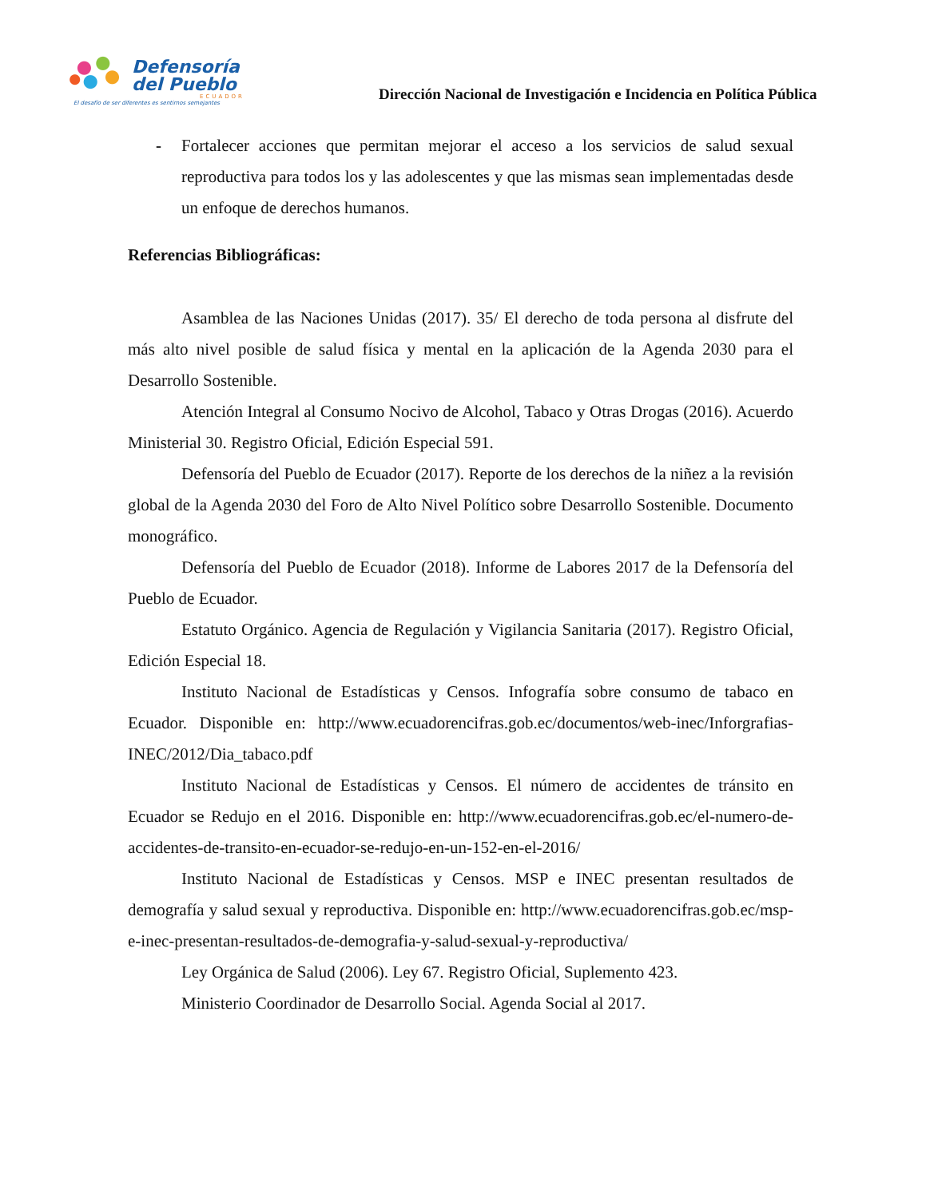Defensoría
del Pueblo
ECUADOR
El desafío de ser diferentes es sentirnos semejantes
Dirección Nacional de Investigación e Incidencia en Política Pública
- Fortalecer acciones que permitan mejorar el acceso a los servicios de salud sexual reproductiva para todos los y las adolescentes y que las mismas sean implementadas desde un enfoque de derechos humanos.
Referencias Bibliográficas:
Asamblea de las Naciones Unidas (2017). 35/ El derecho de toda persona al disfrute del más alto nivel posible de salud física y mental en la aplicación de la Agenda 2030 para el Desarrollo Sostenible.
Atención Integral al Consumo Nocivo de Alcohol, Tabaco y Otras Drogas (2016). Acuerdo Ministerial 30. Registro Oficial, Edición Especial 591.
Defensoría del Pueblo de Ecuador (2017). Reporte de los derechos de la niñez a la revisión global de la Agenda 2030 del Foro de Alto Nivel Político sobre Desarrollo Sostenible. Documento monográfico.
Defensoría del Pueblo de Ecuador (2018). Informe de Labores 2017 de la Defensoría del Pueblo de Ecuador.
Estatuto Orgánico. Agencia de Regulación y Vigilancia Sanitaria (2017). Registro Oficial, Edición Especial 18.
Instituto Nacional de Estadísticas y Censos. Infografía sobre consumo de tabaco en Ecuador. Disponible en: http://www.ecuadorencifras.gob.ec/documentos/web-inec/Inforgrafias-INEC/2012/Dia_tabaco.pdf
Instituto Nacional de Estadísticas y Censos. El número de accidentes de tránsito en Ecuador se Redujo en el 2016. Disponible en: http://www.ecuadorencifras.gob.ec/el-numero-de-accidentes-de-transito-en-ecuador-se-redujo-en-un-152-en-el-2016/
Instituto Nacional de Estadísticas y Censos. MSP e INEC presentan resultados de demografía y salud sexual y reproductiva. Disponible en: http://www.ecuadorencifras.gob.ec/msp-e-inec-presentan-resultados-de-demografia-y-salud-sexual-y-reproductiva/
Ley Orgánica de Salud (2006). Ley 67. Registro Oficial, Suplemento 423.
Ministerio Coordinador de Desarrollo Social. Agenda Social al 2017.